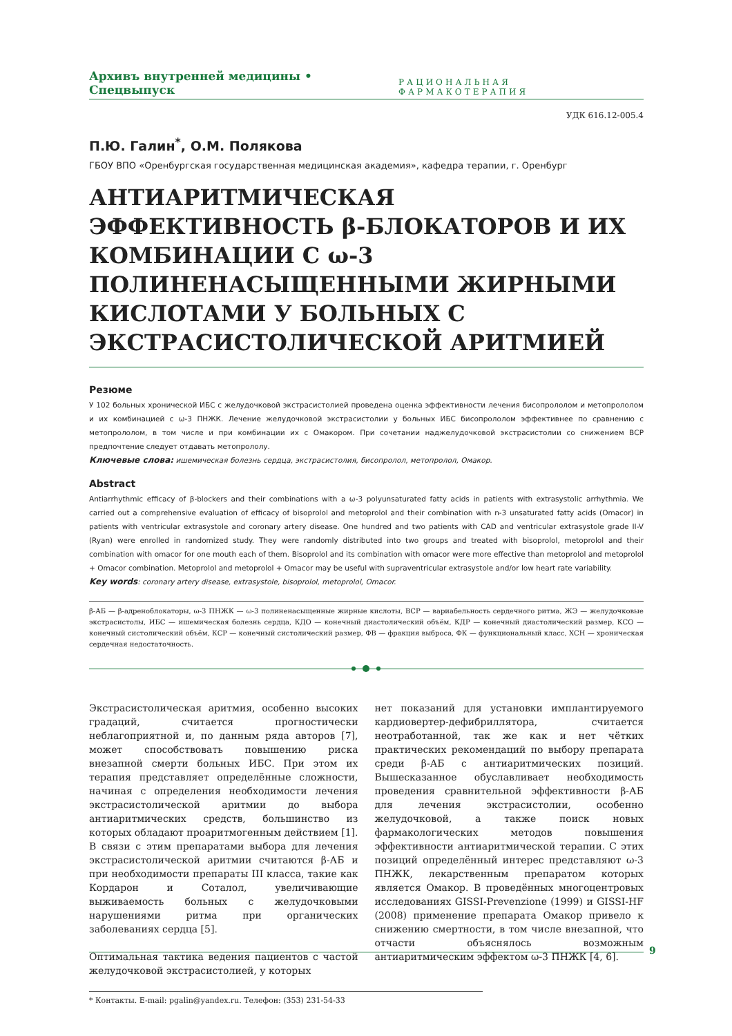Архивъ внутренней медицины • Спецвыпуск РАЦИОНАЛЬНАЯ ФАРМАКОТЕРАПИЯ
УДК 616.12-005.4
П.Ю. Галин<sup>*</sup>, О.М. Полякова
ГБОУ ВПО «Оренбургская государственная медицинская академия», кафедра терапии, г. Оренбург
АНТИАРИТМИЧЕСКАЯ ЭФФЕКТИВНОСТЬ β-БЛОКАТОРОВ И ИХ КОМБИНАЦИИ С ω-3 ПОЛИНЕНАСЫЩЕННЫМИ ЖИРНЫМИ КИСЛОТАМИ У БОЛЬНЫХ С ЭКСТРАСИСТОЛИЧЕСКОЙ АРИТМИЕЙ
Резюме
У 102 больных хронической ИБС с желудочковой экстрасистолией проведена оценка эффективности лечения бисопрололом и метопрололом и их комбинацией с ω-3 ПНЖК. Лечение желудочковой экстрасистолии у больных ИБС бисопрололом эффективнее по сравнению с метопрололом, в том числе и при комбинации их с Омакором. При сочетании наджелудочковой экстрасистолии со снижением ВСР предпочтение следует отдавать метопрололу.
Ключевые слова: ишемическая болезнь сердца, экстрасистолия, бисопролол, метопролол, Омакор.
Abstract
Antiarrhythmic efficacy of β-blockers and their combinations with a ω-3 polyunsaturated fatty acids in patients with extrasystolic arrhythmia. We carried out a comprehensive evaluation of efficacy of bisoprolol and metoprolol and their combination with n-3 unsaturated fatty acids (Omacor) in patients with ventricular extrasystole and coronary artery disease. One hundred and two patients with CAD and ventricular extrasystole grade II-V (Ryan) were enrolled in randomized study. They were randomly distributed into two groups and treated with bisoprolol, metoprolol and their combination with omacor for one mouth each of them. Bisoprolol and its combination with omacor were more effective than metoprolol and metoprolol + Omacor combination. Metoprolol and metoprolol + Omacor may be useful with supraventricular extrasystole and/or low heart rate variability.
Key words: coronary artery disease, extrasystole, bisoprolol, metoprolol, Omacor.
β-АБ — β-адреноблокаторы, ω-3 ПНЖК — ω-3 полиненасыщенные жирные кислоты, ВСР — вариабельность сердечного ритма, ЖЭ — желудочковые экстрасистолы, ИБС — ишемическая болезнь сердца, КДО — конечный диастолический объём, КДР — конечный диастолический размер, КСО — конечный систолический объём, КСР — конечный систолический размер, ФВ — фракция выброса, ФК — функциональный класс, ХСН — хроническая сердечная недостаточность.
Экстрасистолическая аритмия, особенно высоких градаций, считается прогностически неблагоприятной и, по данным ряда авторов [7], может способствовать повышению риска внезапной смерти больных ИБС. При этом их терапия представляет определённые сложности, начиная с определения необходимости лечения экстрасистолической аритмии до выбора антиаритмических средств, большинство из которых обладают проаритмогенным действием [1]. В связи с этим препаратами выбора для лечения экстрасистолической аритмии считаются β-АБ и при необходимости препараты III класса, такие как Кордарон и Соталол, увеличивающие выживаемость больных с желудочковыми нарушениями ритма при органических заболеваниях сердца [5].
Оптимальная тактика ведения пациентов с частой желудочковой экстрасистолией, у которых
нет показаний для установки имплантируемого кардиовертер-дефибриллятора, считается неотработанной, так же как и нет чётких практических рекомендаций по выбору препарата среди β-АБ с антиаритмических позиций. Вышесказанное обуславливает необходимость проведения сравнительной эффективности β-АБ для лечения экстрасистолии, особенно желудочковой, а также поиск новых фармакологических методов повышения эффективности антиаритмической терапии. С этих позиций определённый интерес представляют ω-3 ПНЖК, лекарственным препаратом которых является Омакор. В проведённых многоцентровых исследованиях GISSI-Prevenzione (1999) и GISSI-HF (2008) применение препарата Омакор привело к снижению смертности, в том числе внезапной, что отчасти объяснялось возможным антиаритмическим эффектом ω-3 ПНЖК [4, 6].
* Контакты. E-mail: pgalin@yandex.ru. Телефон: (353) 231-54-33
9